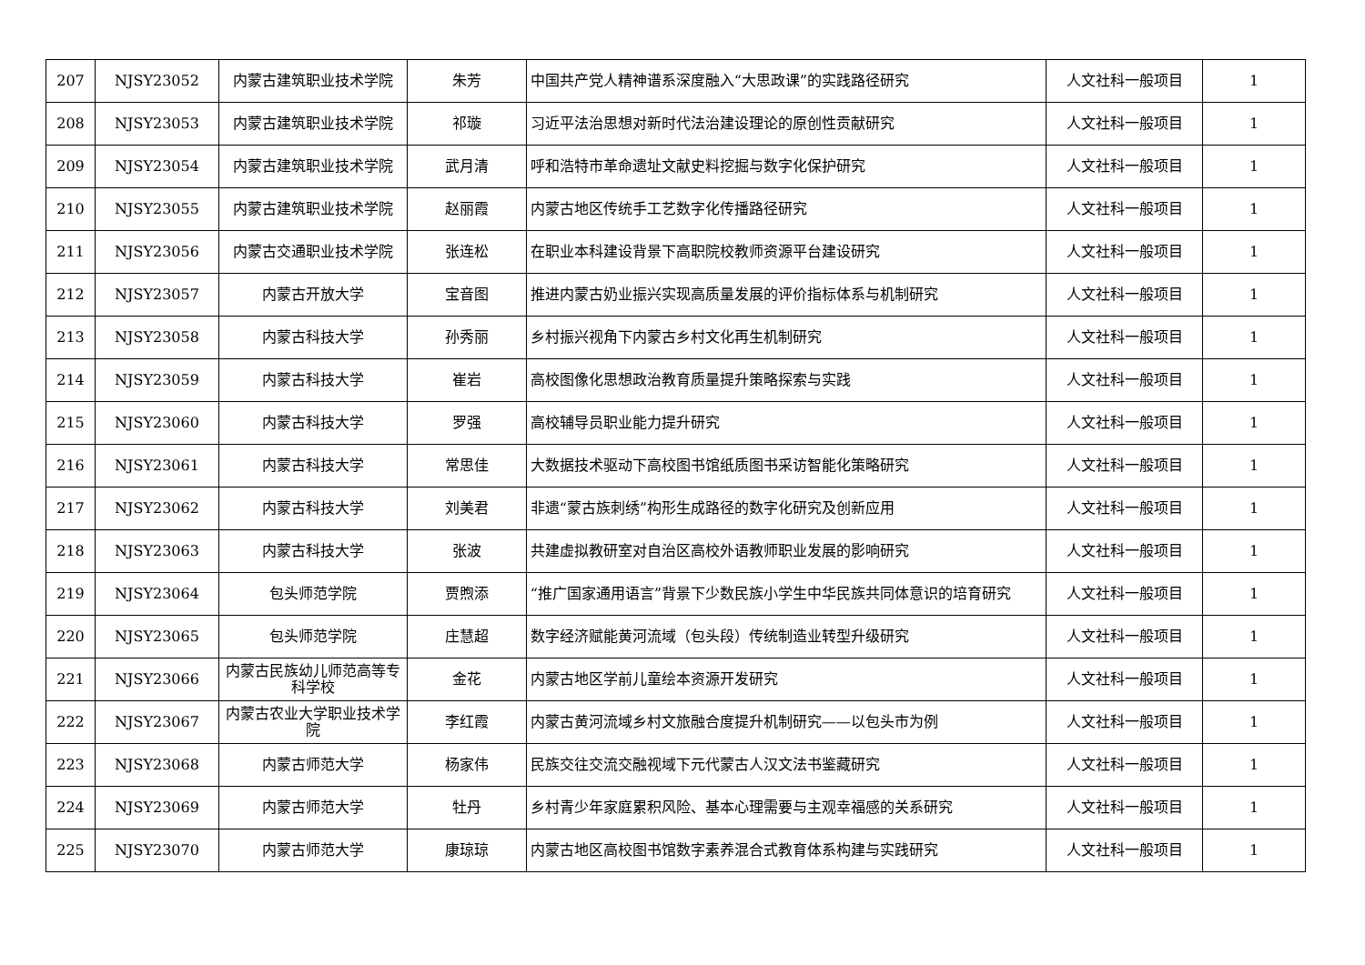| 207 | NJSY23052 | 内蒙古建筑职业技术学院 | 朱芳 | 中国共产党人精神谱系深度融入“大思政课”的实践路径研究 | 人文社科一般项目 | 1 |
| 208 | NJSY23053 | 内蒙古建筑职业技术学院 | 祁璇 | 习近平法治思想对新时代法治建设理论的原创性贡献研究 | 人文社科一般项目 | 1 |
| 209 | NJSY23054 | 内蒙古建筑职业技术学院 | 武月清 | 呼和浩特市革命遗址文献史料挖掘与数字化保护研究 | 人文社科一般项目 | 1 |
| 210 | NJSY23055 | 内蒙古建筑职业技术学院 | 赵丽霞 | 内蒙古地区传统手工艺数字化传播路径研究 | 人文社科一般项目 | 1 |
| 211 | NJSY23056 | 内蒙古交通职业技术学院 | 张连松 | 在职业本科建设背景下高职院校教师资源平台建设研究 | 人文社科一般项目 | 1 |
| 212 | NJSY23057 | 内蒙古开放大学 | 宝音图 | 推进内蒙古奶业振兴实现高质量发展的评价指标体系与机制研究 | 人文社科一般项目 | 1 |
| 213 | NJSY23058 | 内蒙古科技大学 | 孙秀丽 | 乡村振兴视角下内蒙古乡村文化再生机制研究 | 人文社科一般项目 | 1 |
| 214 | NJSY23059 | 内蒙古科技大学 | 崔岩 | 高校图像化思想政治教育质量提升策略探索与实践 | 人文社科一般项目 | 1 |
| 215 | NJSY23060 | 内蒙古科技大学 | 罗强 | 高校辅导员职业能力提升研究 | 人文社科一般项目 | 1 |
| 216 | NJSY23061 | 内蒙古科技大学 | 常思佳 | 大数据技术驱动下高校图书馆纸质图书采访智能化策略研究 | 人文社科一般项目 | 1 |
| 217 | NJSY23062 | 内蒙古科技大学 | 刘美君 | 非遗“蒙古族刺绣”构形生成路径的数字化研究及创新应用 | 人文社科一般项目 | 1 |
| 218 | NJSY23063 | 内蒙古科技大学 | 张波 | 共建虚拟教研室对自治区高校外语教师职业发展的影响研究 | 人文社科一般项目 | 1 |
| 219 | NJSY23064 | 包头师范学院 | 贾煦添 | “推广国家通用语言”背景下少数民族小学生中华民族共同体意识的培育研究 | 人文社科一般项目 | 1 |
| 220 | NJSY23065 | 包头师范学院 | 庄慧超 | 数字经济赋能黄河流域（包头段）传统制造业转型升级研究 | 人文社科一般项目 | 1 |
| 221 | NJSY23066 | 内蒙古民族幼儿师范高等专科学校 | 金花 | 内蒙古地区学前儿童绘本资源开发研究 | 人文社科一般项目 | 1 |
| 222 | NJSY23067 | 内蒙古农业大学职业技术学院 | 李红霞 | 内蒙古黄河流域乡村文旅融合度提升机制研究——以包头市为例 | 人文社科一般项目 | 1 |
| 223 | NJSY23068 | 内蒙古师范大学 | 杨家伟 | 民族交往交流交融视域下元代蒙古人汉文法书鉴藏研究 | 人文社科一般项目 | 1 |
| 224 | NJSY23069 | 内蒙古师范大学 | 牡丹 | 乡村青少年家庭累积风险、基本心理需要与主观幸福感的关系研究 | 人文社科一般项目 | 1 |
| 225 | NJSY23070 | 内蒙古师范大学 | 康琼琼 | 内蒙古地区高校图书馆数字素养混合式教育体系构建与实践研究 | 人文社科一般项目 | 1 |